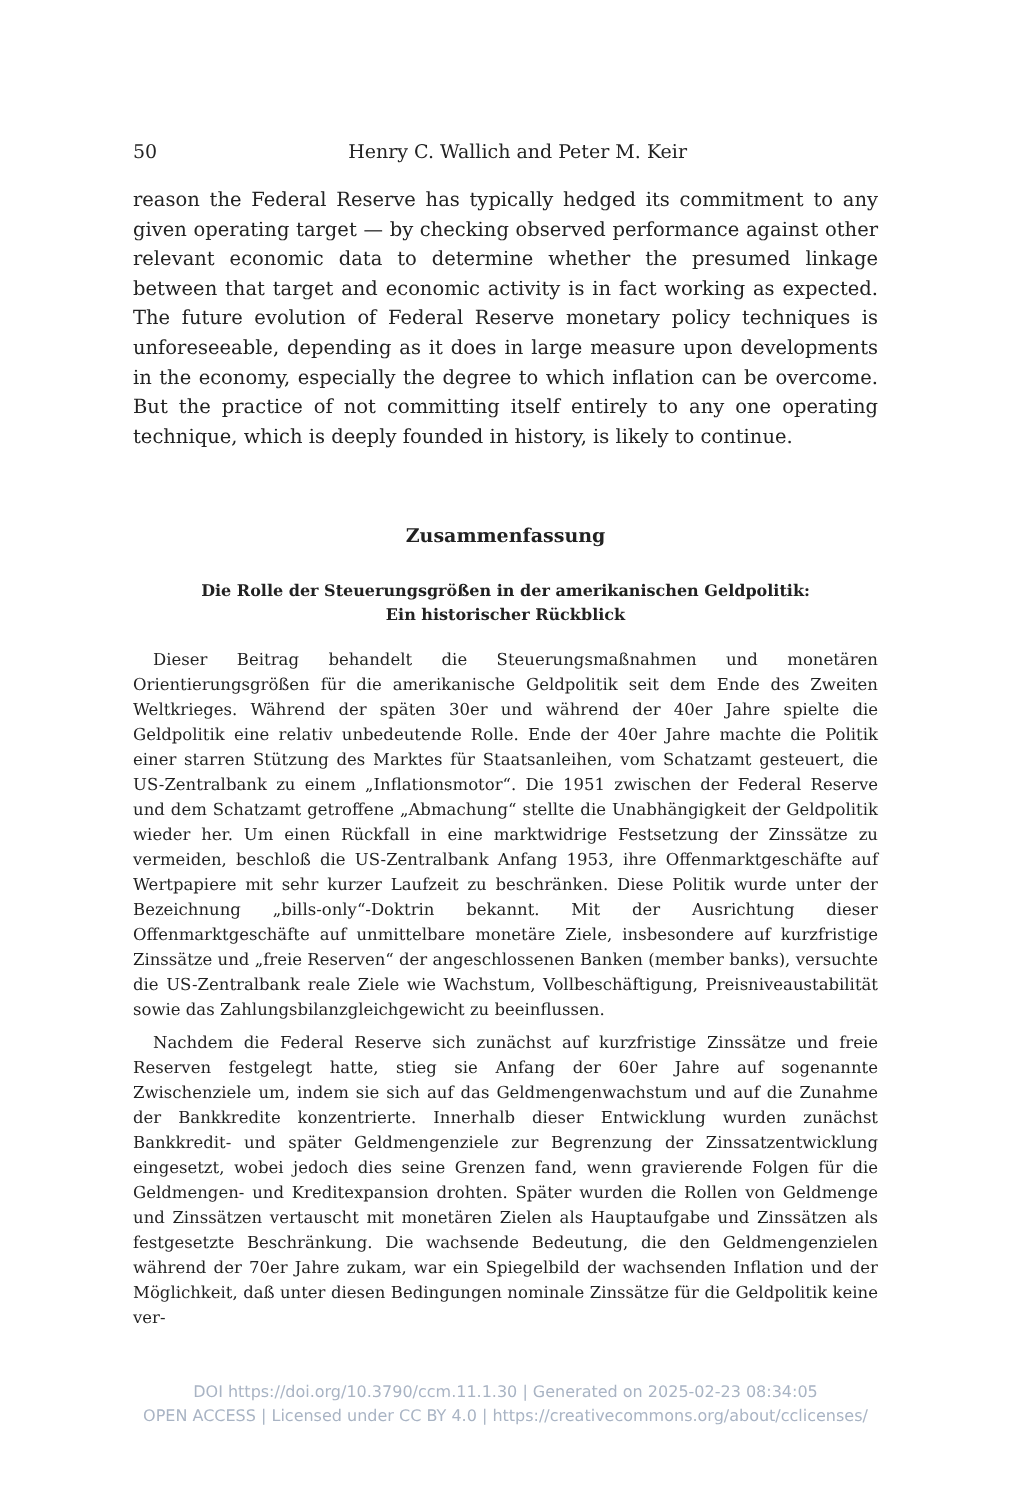50
Henry C. Wallich and Peter M. Keir
reason the Federal Reserve has typically hedged its commitment to any given operating target — by checking observed performance against other relevant economic data to determine whether the presumed linkage between that target and economic activity is in fact working as expected. The future evolution of Federal Reserve monetary policy techniques is unforeseeable, depending as it does in large measure upon developments in the economy, especially the degree to which inflation can be overcome. But the practice of not committing itself entirely to any one operating technique, which is deeply founded in history, is likely to continue.
Zusammenfassung
Die Rolle der Steuerungsgrößen in der amerikanischen Geldpolitik:
Ein historischer Rückblick
Dieser Beitrag behandelt die Steuerungsmaßnahmen und monetären Orientierungsgrößen für die amerikanische Geldpolitik seit dem Ende des Zweiten Weltkrieges. Während der späten 30er und während der 40er Jahre spielte die Geldpolitik eine relativ unbedeutende Rolle. Ende der 40er Jahre machte die Politik einer starren Stützung des Marktes für Staatsanleihen, vom Schatzamt gesteuert, die US-Zentralbank zu einem „Inflationsmotor“. Die 1951 zwischen der Federal Reserve und dem Schatzamt getroffene „Abmachung“ stellte die Unabhängigkeit der Geldpolitik wieder her. Um einen Rückfall in eine marktwidrige Festsetzung der Zinssätze zu vermeiden, beschloß die US-Zentralbank Anfang 1953, ihre Offenmarktgeschäfte auf Wertpapiere mit sehr kurzer Laufzeit zu beschränken. Diese Politik wurde unter der Bezeichnung „bills-only“-Doktrin bekannt. Mit der Ausrichtung dieser Offenmarktgeschäfte auf unmittelbare monetäre Ziele, insbesondere auf kurzfristige Zinssätze und „freie Reserven“ der angeschlossenen Banken (member banks), versuchte die US-Zentralbank reale Ziele wie Wachstum, Vollbeschäftigung, Preisniveaustabilität sowie das Zahlungsbilanzgleichgewicht zu beeinflussen.
Nachdem die Federal Reserve sich zunächst auf kurzfristige Zinssätze und freie Reserven festgelegt hatte, stieg sie Anfang der 60er Jahre auf sogenannte Zwischenziele um, indem sie sich auf das Geldmengenwachstum und auf die Zunahme der Bankkredite konzentrierte. Innerhalb dieser Entwicklung wurden zunächst Bankkredit- und später Geldmengenziele zur Begrenzung der Zinssatzentwicklung eingesetzt, wobei jedoch dies seine Grenzen fand, wenn gravierende Folgen für die Geldmengen- und Kreditexpansion drohten. Später wurden die Rollen von Geldmenge und Zinssätzen vertauscht mit monetären Zielen als Hauptaufgabe und Zinssätzen als festgesetzte Beschränkung. Die wachsende Bedeutung, die den Geldmengenzielen während der 70er Jahre zukam, war ein Spiegelbild der wachsenden Inflation und der Möglichkeit, daß unter diesen Bedingungen nominale Zinssätze für die Geldpolitik keine ver-
DOI https://doi.org/10.3790/ccm.11.1.30 | Generated on 2025-02-23 08:34:05
OPEN ACCESS | Licensed under CC BY 4.0 | https://creativecommons.org/about/cclicenses/